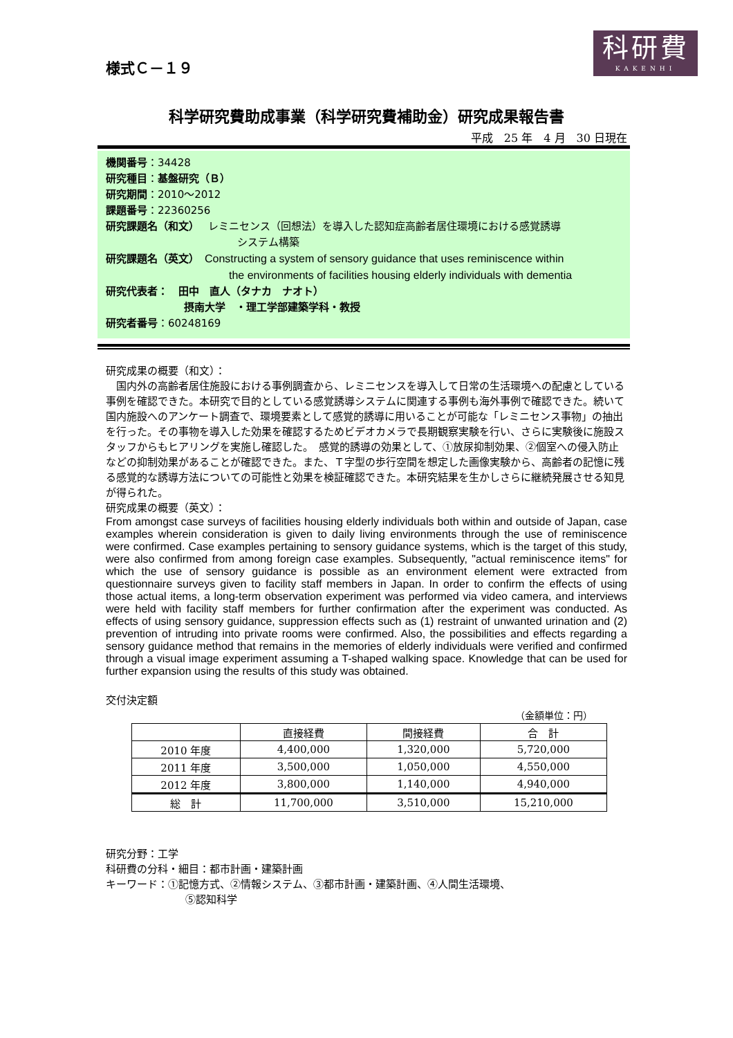科研費
KAKENHI
様式Ｃ－１９
科学研究費助成事業（科学研究費補助金）研究成果報告書
平成　25 年　4 月　30 日現在
機関番号：34428
研究種目：基盤研究（Ｂ）
研究期間：2010～2012
課題番号：22360256
研究課題名（和文）　 レミニセンス（回想法）を導入した認知症高齢者居住環境における感覚誘導
システム構築
研究課題名（英文）　Constructing a system of sensory guidance that uses reminiscence within
the environments of facilities housing elderly individuals with dementia
研究代表者：　田中　直人（タナカ　ナオト）
摂南大学　・理工学部建築学科・教授
研究者番号：60248169
研究成果の概要（和文）：
　国内外の高齢者居住施設における事例調査から、レミニセンスを導入して日常の生活環境への配慮としている事例を確認できた。本研究で目的としている感覚誘導システムに関連する事例も海外事例で確認できた。続いて国内施設へのアンケート調査で、環境要素として感覚的誘導に用いることが可能な「レミニセンス事物」の抽出を行った。その事物を導入した効果を確認するためビデオカメラで長期観察実験を行い、さらに実験後に施設スタッフからもヒアリングを実施し確認した。　感覚的誘導の効果として、①放尿抑制効果、②個室への侵入防止などの抑制効果があることが確認できた。また、Ｔ字型の歩行空間を想定した画像実験から、高齢者の記憶に残る感覚的な誘導方法についての可能性と効果を検証確認できた。本研究結果を生かしさらに継続発展させる知見が得られた。
研究成果の概要（英文）：
From amongst case surveys of facilities housing elderly individuals both within and outside of Japan, case examples wherein consideration is given to daily living environments through the use of reminiscence were confirmed. Case examples pertaining to sensory guidance systems, which is the target of this study, were also confirmed from among foreign case examples. Subsequently, "actual reminiscence items" for which the use of sensory guidance is possible as an environment element were extracted from questionnaire surveys given to facility staff members in Japan. In order to confirm the effects of using those actual items, a long-term observation experiment was performed via video camera, and interviews were held with facility staff members for further confirmation after the experiment was conducted. As effects of using sensory guidance, suppression effects such as (1) restraint of unwanted urination and (2) prevention of intruding into private rooms were confirmed. Also, the possibilities and effects regarding a sensory guidance method that remains in the memories of elderly individuals were verified and confirmed through a visual image experiment assuming a T-shaped walking space. Knowledge that can be used for further expansion using the results of this study was obtained.
交付決定額
（金額単位：円）
| | 直接経費 | 間接経費 | 合 計 |
| --- | --- | --- | --- |
| 2010 年度 | 4,400,000 | 1,320,000 | 5,720,000 |
| 2011 年度 | 3,500,000 | 1,050,000 | 4,550,000 |
| 2012 年度 | 3,800,000 | 1,140,000 | 4,940,000 |
| 総 計 | 11,700,000 | 3,510,000 | 15,210,000 |
研究分野：工学
科研費の分科・細目：都市計画・建築計画
キーワード：①記憶方式、②情報システム、③都市計画・建築計画、④人間生活環境、
⑤認知科学